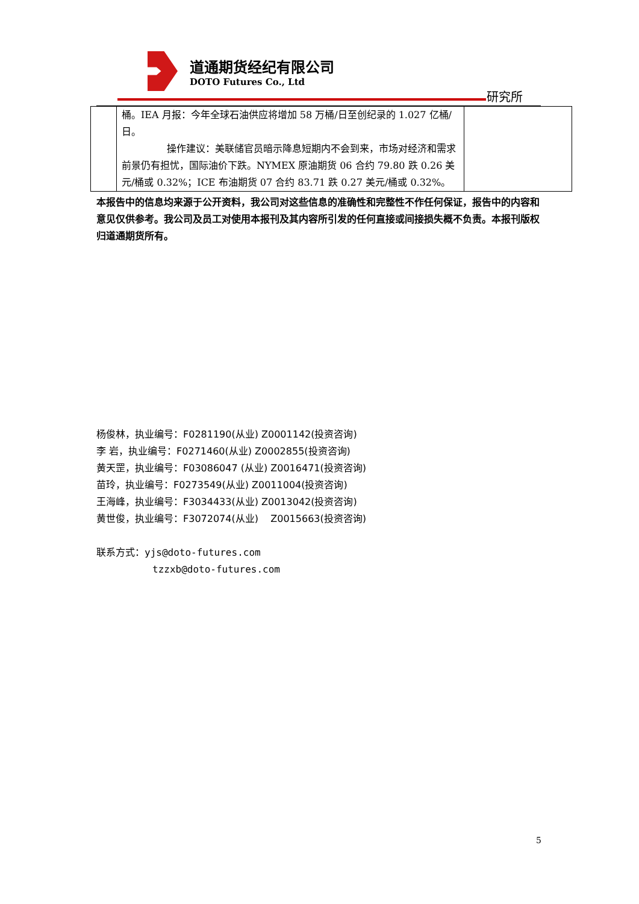道通期货经纪有限公司
DOTO Futures Co., Ltd
研究所
| | 桶。IEA 月报：今年全球石油供应将增加 58 万桶/日至创纪录的 1.027 亿桶/日。 操作建议：美联储官员暗示降息短期内不会到来，市场对经济和需求前景仍有担忧，国际油价下跌。NYMEX 原油期货 06 合约 79.80 跌 0.26 美元/桶或 0.32%；ICE 布油期货 07 合约 83.71 跌 0.27 美元/桶或 0.32%。 | |
本报告中的信息均来源于公开资料，我公司对这些信息的准确性和完整性不作任何保证，报告中的内容和意见仅供参考。我公司及员工对使用本报刊及其内容所引发的任何直接或间接损失概不负责。本报刊版权归道通期货所有。
杨俊林，执业编号：F0281190(从业) Z0001142(投资咨询)
李 岩，执业编号：F0271460(从业) Z0002855(投资咨询)
黄天罡，执业编号：F03086047 (从业) Z0016471(投资咨询)
苗玲，执业编号：F0273549(从业) Z0011004(投资咨询)
王海峰，执业编号：F3034433(从业) Z0013042(投资咨询)
黄世俊，执业编号：F3072074(从业) Z0015663(投资咨询)
联系方式：yjs@doto-futures.com
tzzxb@doto-futures.com
5